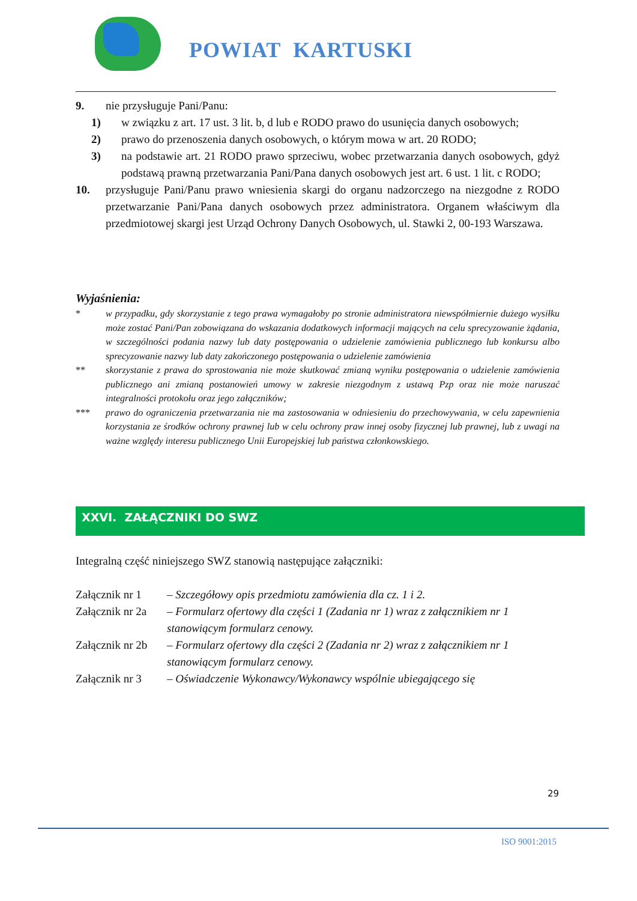POWIAT KARTUSKI
9. nie przysługuje Pani/Panu:
1) w związku z art. 17 ust. 3 lit. b, d lub e RODO prawo do usunięcia danych osobowych;
2) prawo do przenoszenia danych osobowych, o którym mowa w art. 20 RODO;
3) na podstawie art. 21 RODO prawo sprzeciwu, wobec przetwarzania danych osobowych, gdyż podstawą prawną przetwarzania Pani/Pana danych osobowych jest art. 6 ust. 1 lit. c RODO;
10. przysługuje Pani/Panu prawo wniesienia skargi do organu nadzorczego na niezgodne z RODO przetwarzanie Pani/Pana danych osobowych przez administratora. Organem właściwym dla przedmiotowej skargi jest Urząd Ochrony Danych Osobowych, ul. Stawki 2, 00-193 Warszawa.
Wyjaśnienia:
* w przypadku, gdy skorzystanie z tego prawa wymagałoby po stronie administratora niewspółmiernie dużego wysiłku może zostać Pani/Pan zobowiązana do wskazania dodatkowych informacji mających na celu sprecyzowanie żądania, w szczególności podania nazwy lub daty postępowania o udzielenie zamówienia publicznego lub konkursu albo sprecyzowanie nazwy lub daty zakończonego postępowania o udzielenie zamówienia
** skorzystanie z prawa do sprostowania nie może skutkować zmianą wyniku postępowania o udzielenie zamówienia publicznego ani zmianą postanowień umowy w zakresie niezgodnym z ustawą Pzp oraz nie może naruszać integralności protokołu oraz jego załączników;
*** prawo do ograniczenia przetwarzania nie ma zastosowania w odniesieniu do przechowywania, w celu zapewnienia korzystania ze środków ochrony prawnej lub w celu ochrony praw innej osoby fizycznej lub prawnej, lub z uwagi na ważne względy interesu publicznego Unii Europejskiej lub państwa członkowskiego.
XXVI. ZAŁĄCZNIKI DO SWZ
Integralną część niniejszego SWZ stanowią następujące załączniki:
Załącznik nr 1 – Szczegółowy opis przedmiotu zamówienia dla cz. 1 i 2.
Załącznik nr 2a – Formularz ofertowy dla części 1 (Zadania nr 1) wraz z załącznikiem nr 1 stanowiącym formularz cenowy.
Załącznik nr 2b – Formularz ofertowy dla części 2 (Zadania nr 2) wraz z załącznikiem nr 1 stanowiącym formularz cenowy.
Załącznik nr 3 – Oświadczenie Wykonawcy/Wykonawcy wspólnie ubiegającego się
29
ISO 9001:2015